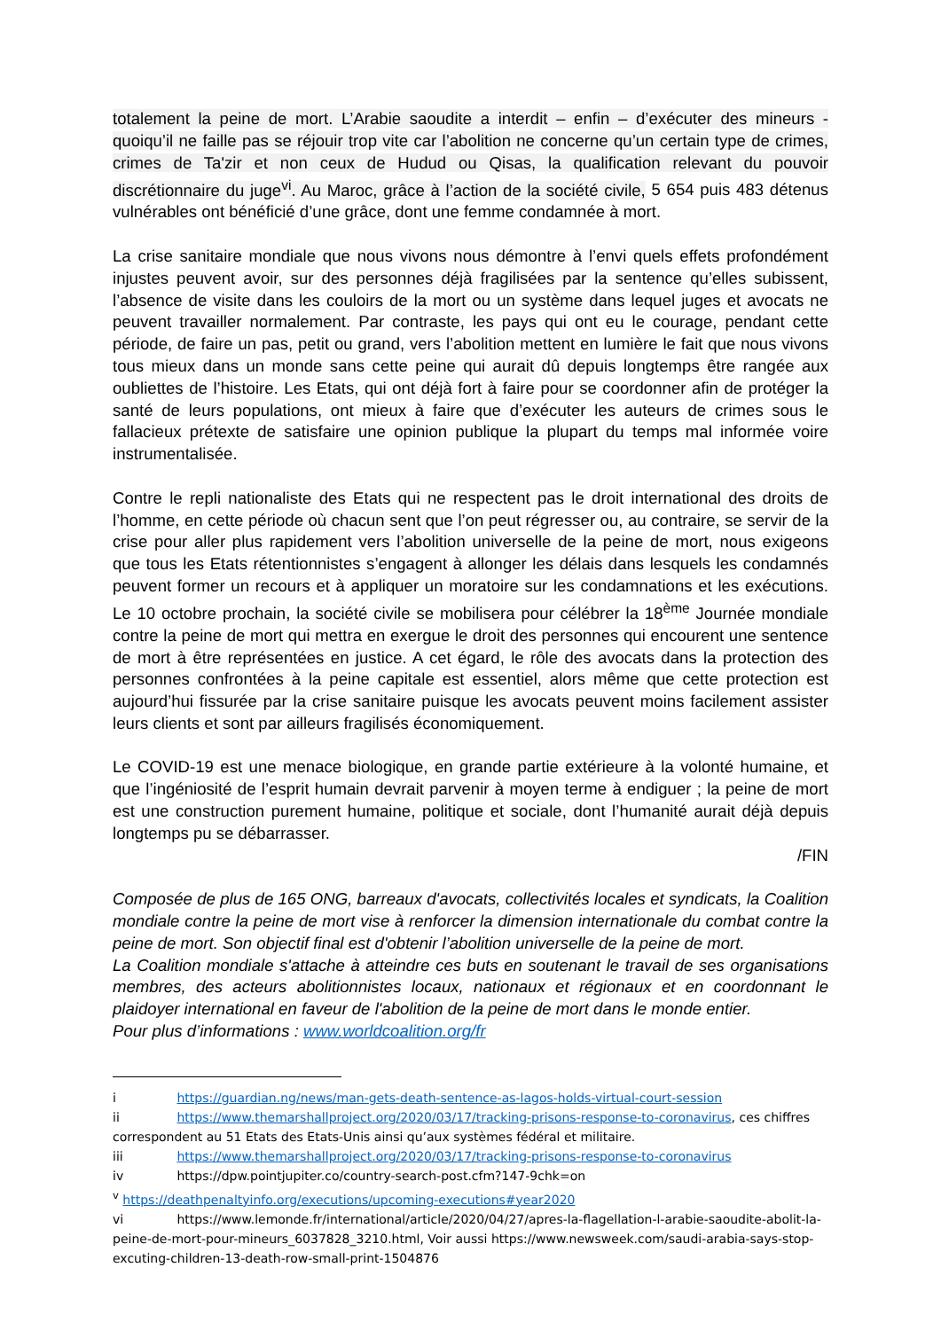totalement la peine de mort. L’Arabie saoudite a interdit – enfin – d’exécuter des mineurs -quoiqu’il ne faille pas se réjouir trop vite car l’abolition ne concerne qu’un certain type de crimes, crimes de Ta'zir et non ceux de Hudud ou Qisas, la qualification relevant du pouvoir discrétionnaire du juge<sup>vi</sup>. Au Maroc, grâce à l’action de la société civile, 5 654 puis 483 détenus vulnérables ont bénéficié d’une grâce, dont une femme condamnée à mort.
La crise sanitaire mondiale que nous vivons nous démontre à l’envi quels effets profondément injustes peuvent avoir, sur des personnes déjà fragilisées par la sentence qu’elles subissent, l’absence de visite dans les couloirs de la mort ou un système dans lequel juges et avocats ne peuvent travailler normalement. Par contraste, les pays qui ont eu le courage, pendant cette période, de faire un pas, petit ou grand, vers l’abolition mettent en lumière le fait que nous vivons tous mieux dans un monde sans cette peine qui aurait dû depuis longtemps être rangée aux oubliettes de l’histoire. Les Etats, qui ont déjà fort à faire pour se coordonner afin de protéger la santé de leurs populations, ont mieux à faire que d’exécuter les auteurs de crimes sous le fallacieux prétexte de satisfaire une opinion publique la plupart du temps mal informée voire instrumentalisée.
Contre le repli nationaliste des Etats qui ne respectent pas le droit international des droits de l’homme, en cette période où chacun sent que l’on peut régresser ou, au contraire, se servir de la crise pour aller plus rapidement vers l’abolition universelle de la peine de mort, nous exigeons que tous les Etats rétentionnistes s’engagent à allonger les délais dans lesquels les condamnés peuvent former un recours et à appliquer un moratoire sur les condamnations et les exécutions. Le 10 octobre prochain, la société civile se mobilisera pour célébrer la 18<sup>ème</sup> Journée mondiale contre la peine de mort qui mettra en exergue le droit des personnes qui encourent une sentence de mort à être représentées en justice. A cet égard, le rôle des avocats dans la protection des personnes confrontées à la peine capitale est essentiel, alors même que cette protection est aujourd’hui fissurée par la crise sanitaire puisque les avocats peuvent moins facilement assister leurs clients et sont par ailleurs fragilisés économiquement.
Le COVID-19 est une menace biologique, en grande partie extérieure à la volonté humaine, et que l’ingéniosité de l’esprit humain devrait parvenir à moyen terme à endiguer ; la peine de mort est une construction purement humaine, politique et sociale, dont l’humanité aurait déjà depuis longtemps pu se débarrasser.
/FIN
Composée de plus de 165 ONG, barreaux d'avocats, collectivités locales et syndicats, la Coalition mondiale contre la peine de mort vise à renforcer la dimension internationale du combat contre la peine de mort. Son objectif final est d'obtenir l’abolition universelle de la peine de mort.
La Coalition mondiale s'attache à atteindre ces buts en soutenant le travail de ses organisations membres, des acteurs abolitionnistes locaux, nationaux et régionaux et en coordonnant le plaidoyer international en faveur de l'abolition de la peine de mort dans le monde entier.
Pour plus d’informations : www.worldcoalition.org/fr
i https://guardian.ng/news/man-gets-death-sentence-as-lagos-holds-virtual-court-session
ii https://www.themarshallproject.org/2020/03/17/tracking-prisons-response-to-coronavirus, ces chiffres correspondent au 51 Etats des Etats-Unis ainsi qu’aux systèmes fédéral et militaire.
iii https://www.themarshallproject.org/2020/03/17/tracking-prisons-response-to-coronavirus
iv https://dpw.pointjupiter.co/country-search-post.cfm?147-9chk=on
<sup>v</sup> https://deathpenaltyinfo.org/executions/upcoming-executions#year2020
vi https://www.lemonde.fr/international/article/2020/04/27/apres-la-flagellation-l-arabie-saoudite-abolit-la-peine-de-mort-pour-mineurs_6037828_3210.html, Voir aussi https://www.newsweek.com/saudi-arabia-says-stop-excuting-children-13-death-row-small-print-1504876